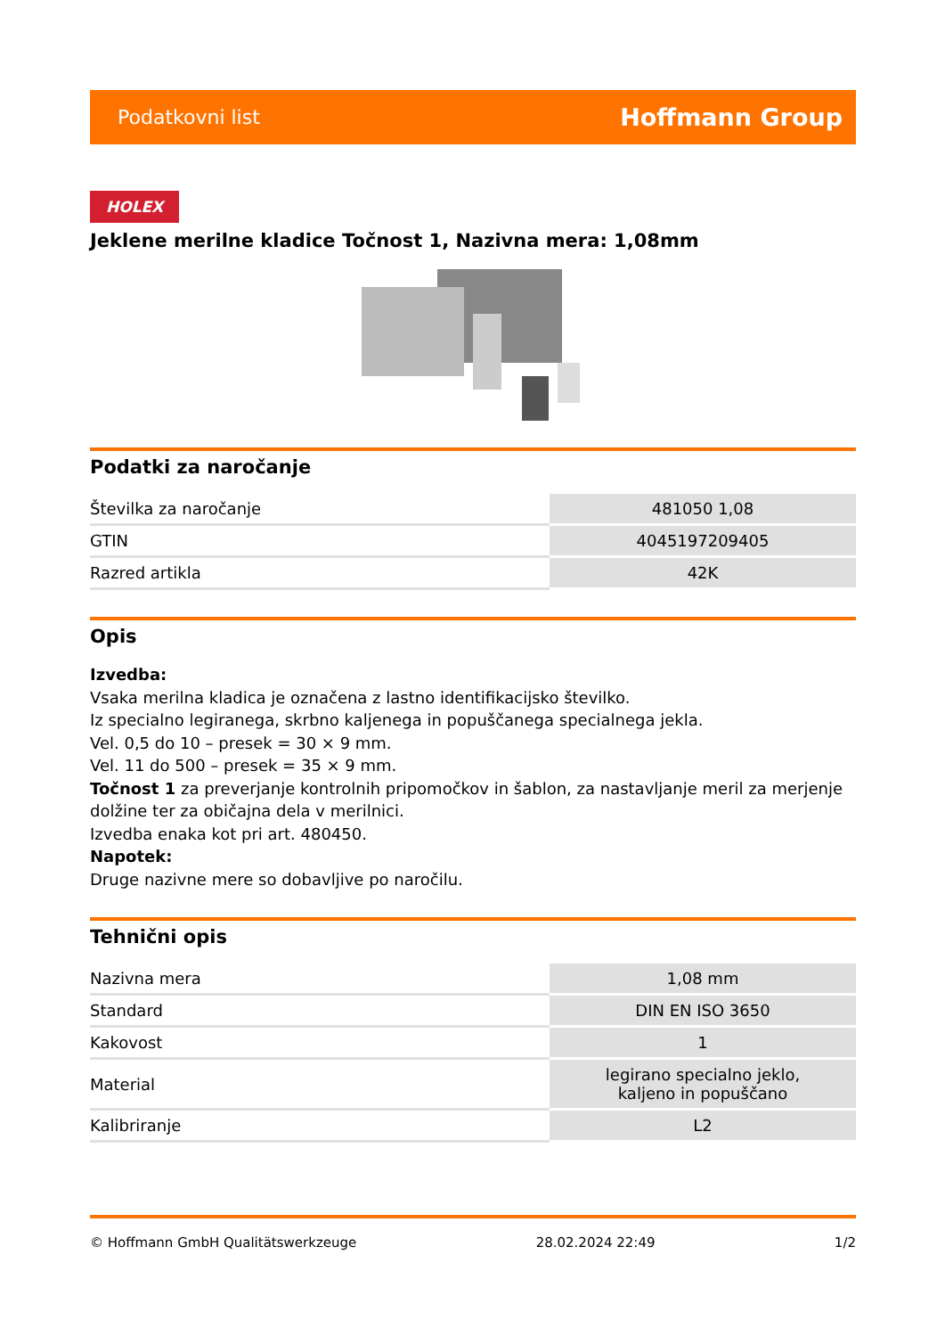Podatkovni list Hoffmann Group
HOLEX
Jeklene merilne kladice Točnost 1, Nazivna mera: 1,08mm
Podatki za naročanje
| Številka za naročanje | 481050 1,08 |
| GTIN | 4045197209405 |
| Razred artikla | 42K |
Opis
Izvedba:
Vsaka merilna kladica je označena z lastno identifikacijsko številko.
Iz specialno legiranega, skrbno kaljenega in popuščanega specialnega jekla.
Vel. 0,5 do 10 – presek = 30 × 9 mm.
Vel. 11 do 500 – presek = 35 × 9 mm.
Točnost 1 za preverjanje kontrolnih pripomočkov in šablon, za nastavljanje meril za merjenje dolžine ter za običajna dela v merilnici.
Izvedba enaka kot pri art. 480450.
Napotek:
Druge nazivne mere so dobavljive po naročilu.
Tehnični opis
| Nazivna mera | 1,08 mm |
| Standard | DIN EN ISO 3650 |
| Kakovost | 1 |
| Material | legirano specialno jeklo, kaljeno in popuščano |
| Kalibriranje | L2 |
© Hoffmann GmbH Qualitätswerkzeuge 28.02.2024 22:49 1/2